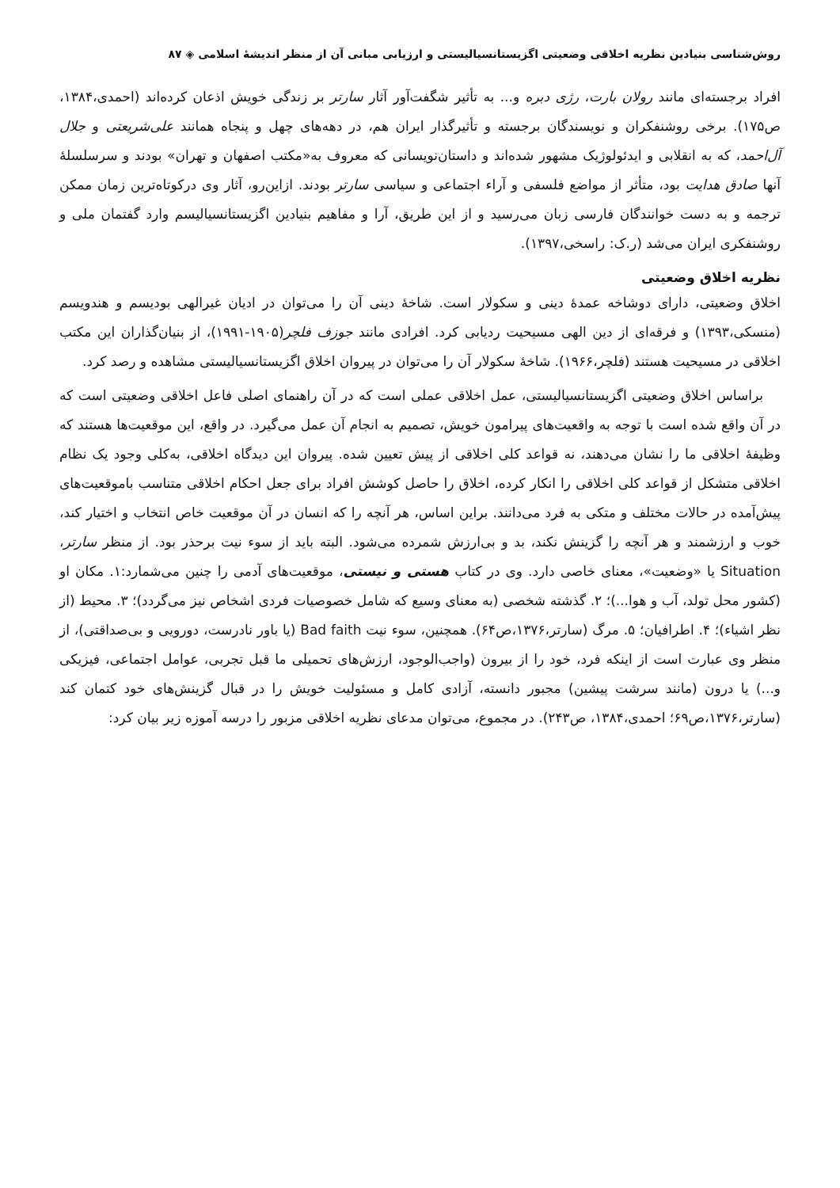روش‌شناسی بنیادین نظریه اخلاقی وضعیتی اگزیستانسیالیستی و ارزیابی مبانی آن از منظر اندیشهٔ اسلامی ◈ ۸۷
افراد برجسته‌ای مانند رولان بارت، رژی دبره و... به تأثیر شگفت‌آور آثار سارتر بر زندگی خویش اذعان کرده‌اند (احمدی،۱۳۸۴، ص۱۷۵). برخی روشنفکران و نویسندگان برجسته و تأثیرگذار ایران هم، در دهه‌های چهل و پنجاه همانند علی‌شریعتی و جلال آل‌احمد، که به انقلابی و ایدئولوژیک مشهور شده‌اند و داستان‌نویسانی که معروف به«مکتب اصفهان و تهران» بودند و سرسلسلهٔ آنها صادق هدایت بود، متأثر از مواضع فلسفی و آراء اجتماعی و سیاسی سارتر بودند. ازاین‌رو، آثار وی درکوتاه‌ترین زمان ممکن ترجمه و به دست خوانندگان فارسی زبان می‌رسید و از این طریق، آرا و مفاهیم بنیادین اگزیستانسیالیسم وارد گفتمان ملی و روشنفکری ایران می‌شد (ر.ک: راسخی،۱۳۹۷).
نظریه اخلاق وضعیتی
اخلاق وضعیتی، دارای دوشاخه عمدهٔ دینی و سکولار است. شاخهٔ دینی آن را می‌توان در ادیان غیرالهی بودیسم و هندویسم (منسکی،۱۳۹۳) و فرقه‌ای از دین الهی مسیحیت ردیابی کرد. افرادی مانند جوزف فلچر(۱۹۰۵-۱۹۹۱)، از بنیان‌گذاران این مکتب اخلاقی در مسیحیت هستند (فلچر،۱۹۶۶). شاخهٔ سکولار آن را می‌توان در پیروان اخلاق اگزیستانسیالیستی مشاهده و رصد کرد.
براساس اخلاق وضعیتی اگزیستانسیالیستی، عمل اخلاقی عملی است که در آن راهنمای اصلی فاعل اخلاقی وضعیتی است که در آن واقع شده است با توجه به واقعیت‌های پیرامون خویش، تصمیم به انجام آن عمل می‌گیرد. در واقع، این موقعیت‌ها هستند که وظیفهٔ اخلاقی ما را نشان می‌دهند، نه قواعد کلی اخلاقی از پیش تعیین شده. پیروان این دیدگاه اخلاقی، به‌کلی وجود یک نظام اخلاقی متشکل از قواعد کلی اخلاقی را انکار کرده، اخلاق را حاصل کوشش افراد برای جعل احکام اخلاقی متناسب باموقعیت‌های پیش‌آمده در حالات مختلف و متکی به فرد می‌دانند. براین اساس، هر آنچه را که انسان در آن موقعیت خاص انتخاب و اختیار کند، خوب و ارزشمند و هر آنچه را گزینش نکند، بد و بی‌ارزش شمرده می‌شود. البته باید از سوء نیت برحذر بود. از منظر سارتر، Situation یا «وضعیت»، معنای خاصی دارد. وی در کتاب هستی و نیستی، موقعیت‌های آدمی را چنین می‌شمارد:۱. مکان او (کشور محل تولد، آب و هوا...)؛ ۲. گذشته شخصی (به معنای وسیع که شامل خصوصیات فردی اشخاص نیز می‌گردد)؛ ۳. محیط (از نظر اشیاء)؛ ۴. اطرافیان؛ ۵. مرگ (سارتر،۱۳۷۶،ص۶۴). همچنین، سوء نیت Bad faith (یا باور نادرست، دورویی و بی‌صداقتی)، از منظر وی عبارت است از اینکه فرد، خود را از بیرون (واجب‌الوجود، ارزش‌های تحمیلی ما قبل تجربی، عوامل اجتماعی، فیزیکی و...) یا درون (مانند سرشت پیشین) مجبور دانسته، آزادی کامل و مسئولیت خویش را در قبال گزینش‌های خود کتمان کند (سارتر،۱۳۷۶،ص۶۹؛ احمدی،۱۳۸۴، ص۲۴۳). در مجموع، می‌توان مدعای نظریه اخلاقی مزبور را درسه آموزه زیر بیان کرد: